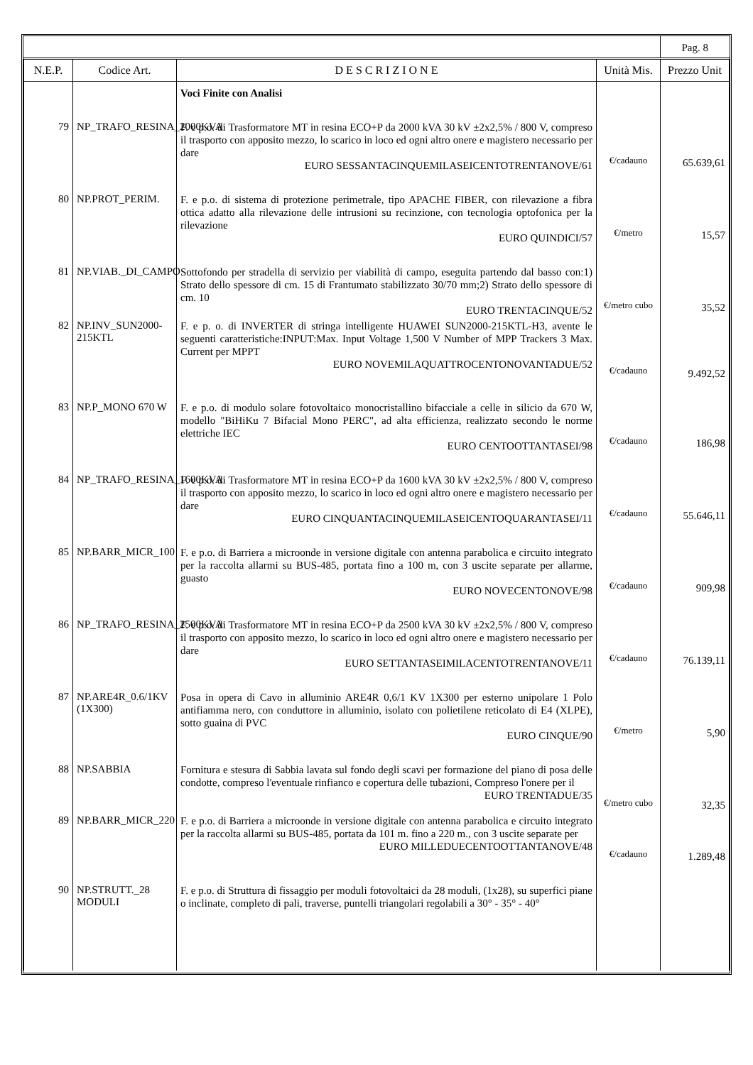| | | | | Pag. 8 |
| N.E.P. | Codice Art. | D E S C R I Z I O N E | Unità Mis. | Prezzo Unit |
| | | Voci Finite con Analisi | | |
| 79 | NP_TRAFO_RESINA_2000KVA | F. e p.o. di Trasformatore MT in resina ECO+P da 2000 kVA 30 kV ±2x2,5% / 800 V, compreso il trasporto con apposito mezzo, lo scarico in loco ed ogni altro onere e magistero necessario per dare EURO SESSANTACINQUEMILASEICENTOTRENTANOVE/61 | €/cadauno | 65.639,61 |
| 80 | NP.PROT_PERIM. | F. e p.o. di sistema di protezione perimetrale, tipo APACHE FIBER, con rilevazione a fibra ottica adatto alla rilevazione delle intrusioni su recinzione, con tecnologia optofonica per la rilevazione EURO QUINDICI/57 | €/metro | 15,57 |
| 81 | NP.VIAB._DI_CAMPO | Sottofondo per stradella di servizio per viabilità di campo, eseguita partendo dal basso con:1) Strato dello spessore di cm. 15 di Frantumato stabilizzato 30/70 mm;2) Strato dello spessore di cm. 10 EURO TRENTACINQUE/52 | €/metro cubo | 35,52 |
| 82 | NP.INV_SUN2000-215KTL | F. e p. o. di INVERTER di stringa intelligente HUAWEI SUN2000-215KTL-H3, avente le seguenti caratteristiche:INPUT:Max. Input Voltage 1,500 V Number of MPP Trackers 3 Max. Current per MPPT EURO NOVEMILAQUATTROCENTONOVANTADUE/52 | €/cadauno | 9.492,52 |
| 83 | NP.P_MONO 670 W | F. e p.o. di modulo solare fotovoltaico monocristallino bifacciale a celle in silicio da 670 W, modello "BiHiKu 7 Bifacial Mono PERC", ad alta efficienza, realizzato secondo le norme elettriche IEC EURO CENTOOTTANTASEI/98 | €/cadauno | 186,98 |
| 84 | NP_TRAFO_RESINA_1600KVA | F. e p.o. di Trasformatore MT in resina ECO+P da 1600 kVA 30 kV ±2x2,5% / 800 V, compreso il trasporto con apposito mezzo, lo scarico in loco ed ogni altro onere e magistero necessario per dare EURO CINQUANTACINQUEMILASEICENTOQUARANTASEI/11 | €/cadauno | 55.646,11 |
| 85 | NP.BARR_MICR_100 | F. e p.o. di Barriera a microonde in versione digitale con antenna parabolica e circuito integrato per la raccolta allarmi su BUS-485, portata fino a 100 m, con 3 uscite separate per allarme, guasto EURO NOVECENTONOVE/98 | €/cadauno | 909,98 |
| 86 | NP_TRAFO_RESINA_2500KVA | F. e p.o. di Trasformatore MT in resina ECO+P da 2500 kVA 30 kV ±2x2,5% / 800 V, compreso il trasporto con apposito mezzo, lo scarico in loco ed ogni altro onere e magistero necessario per dare EURO SETTANTASEIMILACENTOTRENTANOVE/11 | €/cadauno | 76.139,11 |
| 87 | NP.ARE4R_0.6/1KV (1X300) | Posa in opera di Cavo in alluminio ARE4R 0,6/1 KV 1X300 per esterno unipolare 1 Polo antifiamma nero, con conduttore in alluminio, isolato con polietilene reticolato di E4 (XLPE), sotto guaina di PVC EURO CINQUE/90 | €/metro | 5,90 |
| 88 | NP.SABBIA | Fornitura e stesura di Sabbia lavata sul fondo degli scavi per formazione del piano di posa delle condotte, compreso l'eventuale rinfianco e copertura delle tubazioni, Compreso l'onere per il EURO TRENTADUE/35 | €/metro cubo | 32,35 |
| 89 | NP.BARR_MICR_220 | F. e p.o. di Barriera a microonde in versione digitale con antenna parabolica e circuito integrato per la raccolta allarmi su BUS-485, portata da 101 m. fino a 220 m., con 3 uscite separate per EURO MILLEDUECENTOOTTANTANOVE/48 | €/cadauno | 1.289,48 |
| 90 | NP.STRUTT._28 MODULI | F. e p.o. di Struttura di fissaggio per moduli fotovoltaici da 28 moduli, (1x28), su superfici piane o inclinate, completo di pali, traverse, puntelli triangolari regolabili a 30° - 35° - 40° | | |